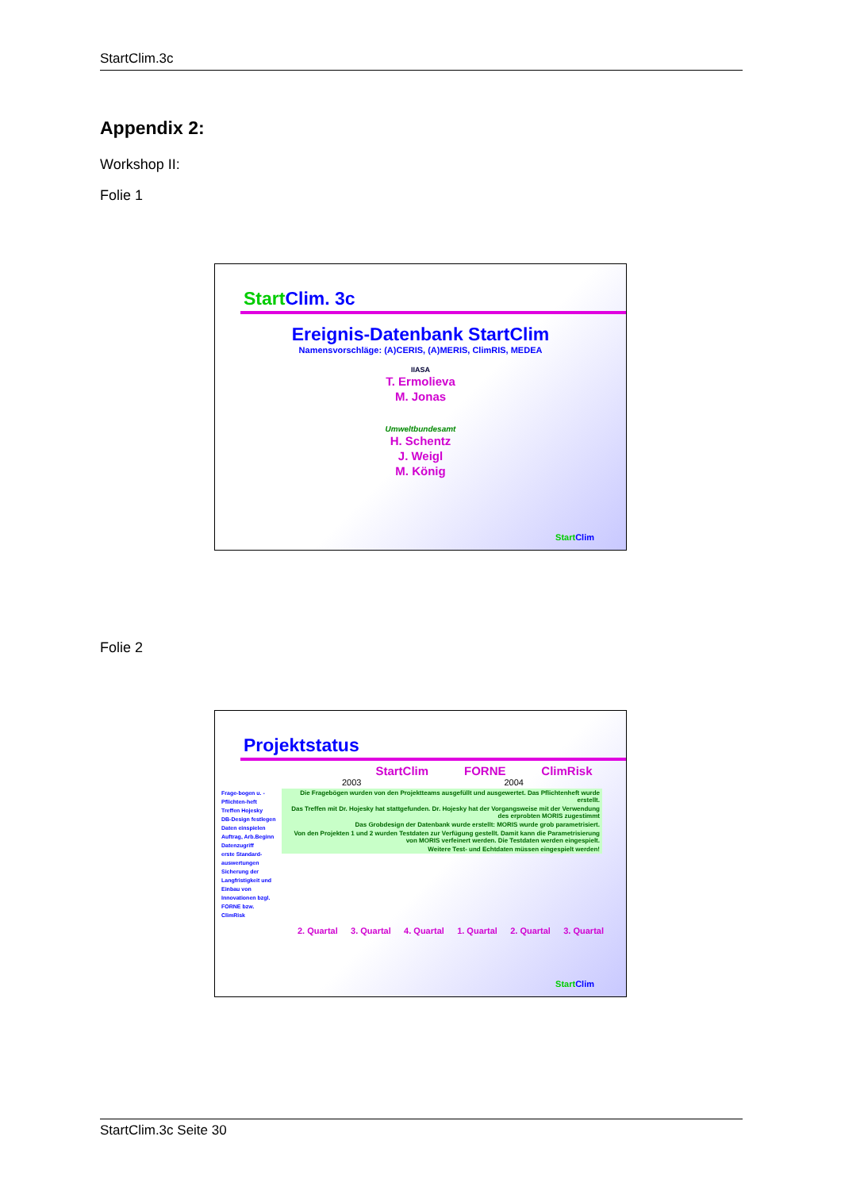StartClim.3c
Appendix 2:
Workshop II:
Folie 1
Folie 2
Start Clim. 3c
Ereignis-Datenbank StartClim
Namensvorschläge: (A)CERIS, (A)MERIS, ClimRIS, MEDEA
IIASA
T. Ermolieva
M. Jonas
Umweltbundesamt
H. Schentz
J. Weigl
M. König
Start Clim
Projektstatus
StartClim FORNE ClimRisk
2003 2004
Frage-bogen u. -Pflichten-heft
Treffen Hojesky
DB-Design festlegen
Daten einspielen
Auftrag, Arb.Beginn
Datenzugriff
erste Standard-auswertungen
Sicherung der Langfristigkeit und Einbau von Innovationen bzgl. FORNE bzw. ClimRisk
Die Fragebögen wurden von den Projektteams ausgefüllt und ausgewertet. Das Pflichtenheft wurde erstellt.
Das Treffen mit Dr. Hojesky hat stattgefunden. Dr. Hojesky hat der Vorgangsweise mit der Verwendung des erprobten MORIS zugestimmt
Das Grobdesign der Datenbank wurde erstellt: MORIS wurde grob parametrisiert.
Von den Projekten 1 und 2 wurden Testdaten zur Verfügung gestellt. Damit kann die Parametrisierung von MORIS verfeinert werden. Die Testdaten werden eingespielt.
Weitere Test- und Echtdaten müssen eingespielt werden!
2. Quartal 3. Quartal 4. Quartal 1. Quartal 2. Quartal 3. Quartal
Start Clim
StartClim.3c Seite 30